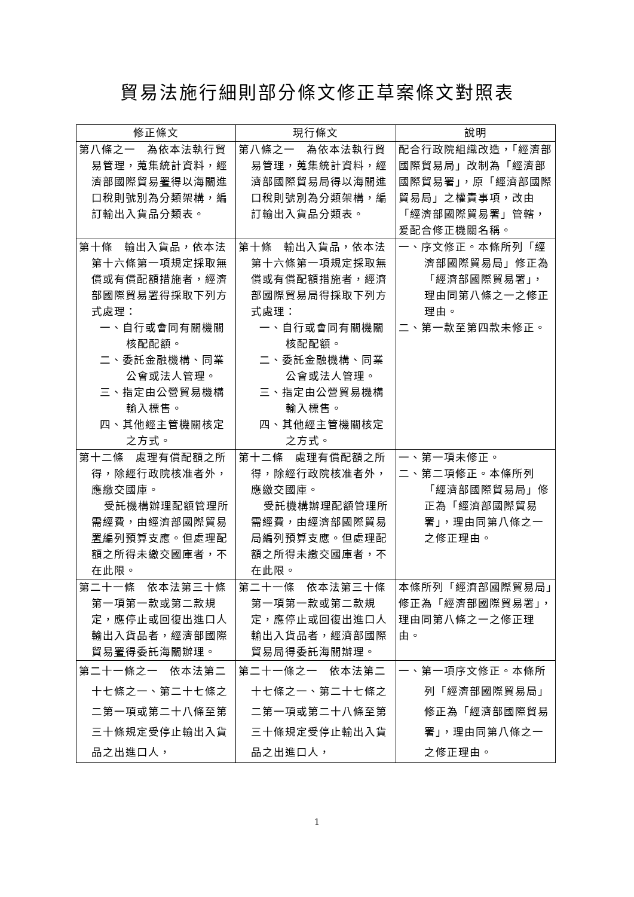貿易法施行細則部分條文修正草案條文對照表
| 修正條文 | 現行條文 | 說明 |
| --- | --- | --- |
| 第八條之一 為依本法執行貿易管理，蒐集統計資料，經濟部國際貿易 署 得以海關進口稅則號別為分類架構，編訂輸出入貨品分類表。 | 第八條之一 為依本法執行貿易管理，蒐集統計資料，經濟部國際貿易局得以海關進口稅則號別為分類架構，編訂輸出入貨品分類表。 | 配合行政院組織改造，「經濟部國際貿易局」改制為「經濟部國際貿易署」，原「經濟部國際貿易局」之權責事項，改由「經濟部國際貿易署」管轄，爰配合修正機關名稱。 |
| 第十條 輸出入貨品，依本法第十六條第一項規定採取無償或有償配額措施者，經濟部國際貿易 署 得採取下列方式處理： 一、自行或會同有關機關核配配額。 二、委託金融機構、同業公會或法人管理。 三、指定由公營貿易機構輸入標售。 四、其他經主管機關核定之方式。 | 第十條 輸出入貨品，依本法第十六條第一項規定採取無償或有償配額措施者，經濟部國際貿易局得採取下列方式處理： 一、自行或會同有關機關核配配額。 二、委託金融機構、同業公會或法人管理。 三、指定由公營貿易機構輸入標售。 四、其他經主管機關核定之方式。 | 一、序文修正。本條所列「經濟部國際貿易局」修正為「經濟部國際貿易署」，理由同第八條之一之修正理由。 二、第一款至第四款未修正。 |
| 第十二條 處理有償配額之所得，除經行政院核准者外，應繳交國庫。 受託機構辦理配額管理所需經費，由經濟部國際貿易 署 編列預算支應。但處理配額之所得未繳交國庫者，不在此限。 | 第十二條 處理有償配額之所得，除經行政院核准者外，應繳交國庫。 受託機構辦理配額管理所需經費，由經濟部國際貿易局編列預算支應。但處理配額之所得未繳交國庫者，不在此限。 | 一、第一項未修正。 二、第二項修正。本條所列「經濟部國際貿易局」修正為「經濟部國際貿易署」，理由同第八條之一之修正理由。 |
| 第二十一條 依本法第三十條第一項第一款或第二款規定，應停止或回復出進口人輸出入貨品者，經濟部國際貿易 署 得委託海關辦理。 | 第二十一條 依本法第三十條第一項第一款或第二款規定，應停止或回復出進口人輸出入貨品者，經濟部國際貿易局得委託海關辦理。 | 本條所列「經濟部國際貿易局」修正為「經濟部國際貿易署」，理由同第八條之一之修正理由。 |
| 第二十一條之一 依本法第二十七條之一、第二十七條之二第一項或第二十八條至第三十條規定受停止輸出入貨品之出進口人， | 第二十一條之一 依本法第二十七條之一、第二十七條之二第一項或第二十八條至第三十條規定受停止輸出入貨品之出進口人， | 一、第一項序文修正。本條所列「經濟部國際貿易局」修正為「經濟部國際貿易署」，理由同第八條之一之修正理由。 |
1